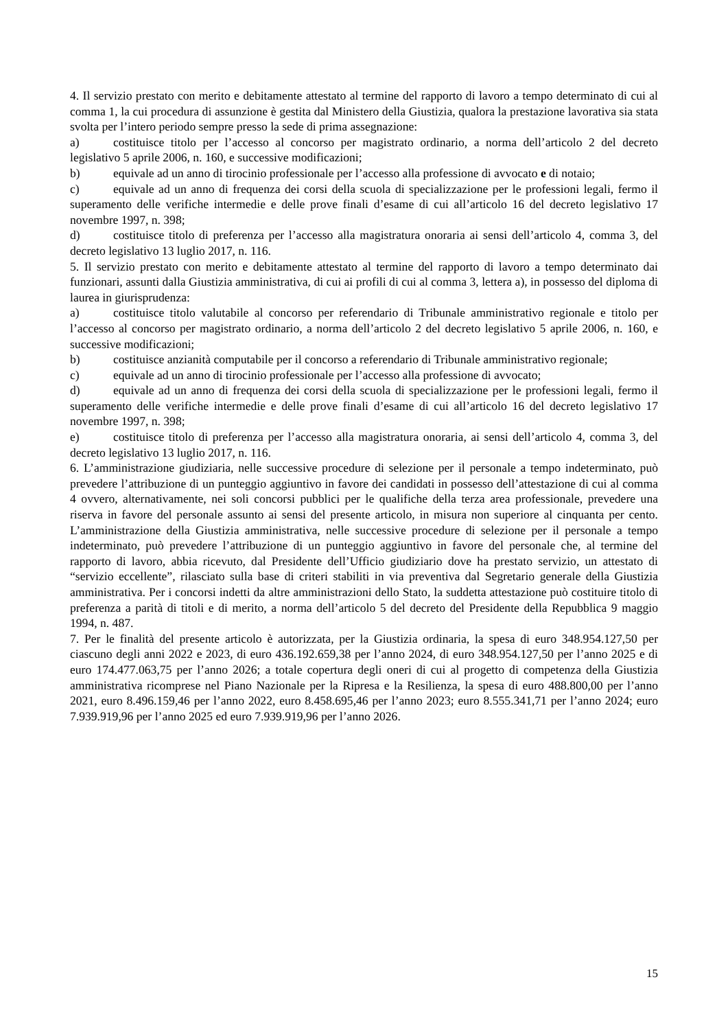4. Il servizio prestato con merito e debitamente attestato al termine del rapporto di lavoro a tempo determinato di cui al comma 1, la cui procedura di assunzione è gestita dal Ministero della Giustizia, qualora la prestazione lavorativa sia stata svolta per l’intero periodo sempre presso la sede di prima assegnazione:
a) costituisce titolo per l’accesso al concorso per magistrato ordinario, a norma dell’articolo 2 del decreto legislativo 5 aprile 2006, n. 160, e successive modificazioni;
b) equivale ad un anno di tirocinio professionale per l’accesso alla professione di avvocato e di notaio;
c) equivale ad un anno di frequenza dei corsi della scuola di specializzazione per le professioni legali, fermo il superamento delle verifiche intermedie e delle prove finali d’esame di cui all’articolo 16 del decreto legislativo 17 novembre 1997, n. 398;
d) costituisce titolo di preferenza per l’accesso alla magistratura onoraria ai sensi dell’articolo 4, comma 3, del decreto legislativo 13 luglio 2017, n. 116.
5. Il servizio prestato con merito e debitamente attestato al termine del rapporto di lavoro a tempo determinato dai funzionari, assunti dalla Giustizia amministrativa, di cui ai profili di cui al comma 3, lettera a), in possesso del diploma di laurea in giurisprudenza:
a) costituisce titolo valutabile al concorso per referendario di Tribunale amministrativo regionale e titolo per l’accesso al concorso per magistrato ordinario, a norma dell’articolo 2 del decreto legislativo 5 aprile 2006, n. 160, e successive modificazioni;
b) costituisce anzianità computabile per il concorso a referendario di Tribunale amministrativo regionale;
c) equivale ad un anno di tirocinio professionale per l’accesso alla professione di avvocato;
d) equivale ad un anno di frequenza dei corsi della scuola di specializzazione per le professioni legali, fermo il superamento delle verifiche intermedie e delle prove finali d’esame di cui all’articolo 16 del decreto legislativo 17 novembre 1997, n. 398;
e) costituisce titolo di preferenza per l’accesso alla magistratura onoraria, ai sensi dell’articolo 4, comma 3, del decreto legislativo 13 luglio 2017, n. 116.
6. L’amministrazione giudiziaria, nelle successive procedure di selezione per il personale a tempo indeterminato, può prevedere l’attribuzione di un punteggio aggiuntivo in favore dei candidati in possesso dell’attestazione di cui al comma 4 ovvero, alternativamente, nei soli concorsi pubblici per le qualifiche della terza area professionale, prevedere una riserva in favore del personale assunto ai sensi del presente articolo, in misura non superiore al cinquanta per cento. L’amministrazione della Giustizia amministrativa, nelle successive procedure di selezione per il personale a tempo indeterminato, può prevedere l’attribuzione di un punteggio aggiuntivo in favore del personale che, al termine del rapporto di lavoro, abbia ricevuto, dal Presidente dell’Ufficio giudiziario dove ha prestato servizio, un attestato di “servizio eccellente”, rilasciato sulla base di criteri stabiliti in via preventiva dal Segretario generale della Giustizia amministrativa. Per i concorsi indetti da altre amministrazioni dello Stato, la suddetta attestazione può costituire titolo di preferenza a parità di titoli e di merito, a norma dell’articolo 5 del decreto del Presidente della Repubblica 9 maggio 1994, n. 487.
7. Per le finalità del presente articolo è autorizzata, per la Giustizia ordinaria, la spesa di euro 348.954.127,50 per ciascuno degli anni 2022 e 2023, di euro 436.192.659,38 per l’anno 2024, di euro 348.954.127,50 per l’anno 2025 e di euro 174.477.063,75 per l’anno 2026; a totale copertura degli oneri di cui al progetto di competenza della Giustizia amministrativa ricomprese nel Piano Nazionale per la Ripresa e la Resilienza, la spesa di euro 488.800,00 per l’anno 2021, euro 8.496.159,46 per l’anno 2022, euro 8.458.695,46 per l’anno 2023; euro 8.555.341,71 per l’anno 2024; euro 7.939.919,96 per l’anno 2025 ed euro 7.939.919,96 per l’anno 2026.
15